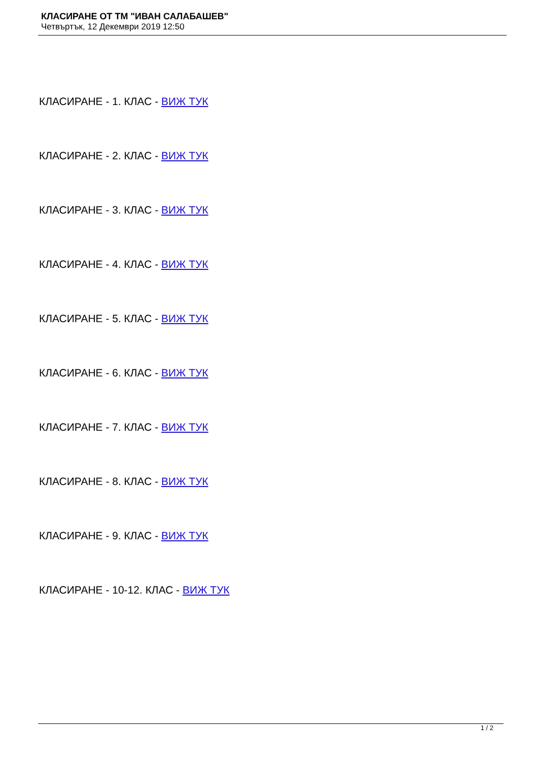КЛАСИРАНЕ ОТ ТМ "ИВАН САЛАБАШЕВ"
Четвъртък, 12 Декември 2019 12:50
КЛАСИРАНЕ - 1. КЛАС - ВИЖ ТУК
КЛАСИРАНЕ - 2. КЛАС - ВИЖ ТУК
КЛАСИРАНЕ - 3. КЛАС - ВИЖ ТУК
КЛАСИРАНЕ - 4. КЛАС - ВИЖ ТУК
КЛАСИРАНЕ - 5. КЛАС - ВИЖ ТУК
КЛАСИРАНЕ - 6. КЛАС - ВИЖ ТУК
КЛАСИРАНЕ - 7. КЛАС - ВИЖ ТУК
КЛАСИРАНЕ - 8. КЛАС - ВИЖ ТУК
КЛАСИРАНЕ - 9. КЛАС - ВИЖ ТУК
КЛАСИРАНЕ - 10-12. КЛАС - ВИЖ ТУК
1 / 2